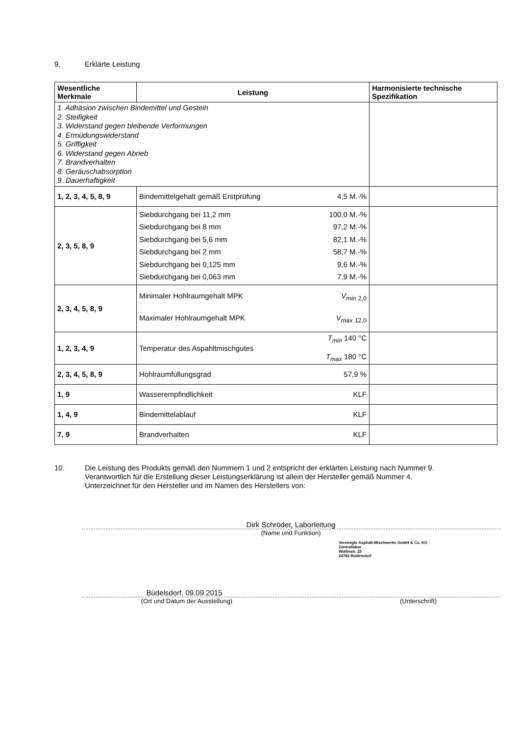9. Erklärte Leistung
| Wesentliche Merkmale | Leistung | Harmonisierte technische Spezifikation |
| --- | --- | --- |
| 1. Adhäsion zwischen Bindemittel und Gestein 2. Steifigkeit 3. Widerstand gegen bleibende Verformungen 4. Ermüdungswiderstand 5. Griffigkeit 6. Widerstand gegen Abrieb 7. Brandverhalten 8. Geräuschabsorption 9. Dauerhaftigkeit | | |
| 1, 2, 3, 4, 5, 8, 9 | Bindemittelgehalt gemäß Erstprüfung 4,5 M.-% | |
| 2, 3, 5, 8, 9 | Siebdurchgang bei 11,2 mm 100,0 M.-% Siebdurchgang bei 8 mm 97,2 M.-% Siebdurchgang bei 5,6 mm 82,1 M.-% Siebdurchgang bei 2 mm 58,7 M.-% Siebdurchgang bei 0,125 mm 9,6 M.-% Siebdurchgang bei 0,063 mm 7,9 M.-% | |
| 2, 3, 4, 5, 8, 9 | Minimaler Hohlraumgehalt MPK V<sub>min</sub> <sub>2,0</sub> Maximaler Hohlraumgehalt MPK V<sub>max</sub> <sub>12,0</sub> | |
| 1, 2, 3, 4, 9 | T<sub>min</sub> 140 °C Temperatur des Aspahltmischgutes T<sub>max</sub> 180 °C | |
| 2, 3, 4, 5, 8, 9 | Hohlraumfüllungsgrad 57,9 % | |
| 1, 9 | Wasserempfindlichkeit KLF | |
| 1, 4, 9 | Bindemittelablauf KLF | |
| 7, 9 | Brandverhalten KLF | |
10. Die Leistung des Produkts gemäß den Nummern 1 und 2 entspricht der erklärten Leistung nach Nummer 9.
Verantwortlich für die Erstellung dieser Leistungserklärung ist allein der Hersteller gemäß Nummer 4.
Unterzeichnet für den Hersteller und im Namen des Herstellers von:
Dirk Schröder, Laborleitung
(Name und Funktion)
Vereinigte Asphalt-Mischwerke GmbH & Co. KG
Zentrallabor
Wollinstr. 25
24782 Büdelsdorf
Büdelsdorf, 09.09.2015
(Ort und Datum der Ausstellung) (Unterschrift)